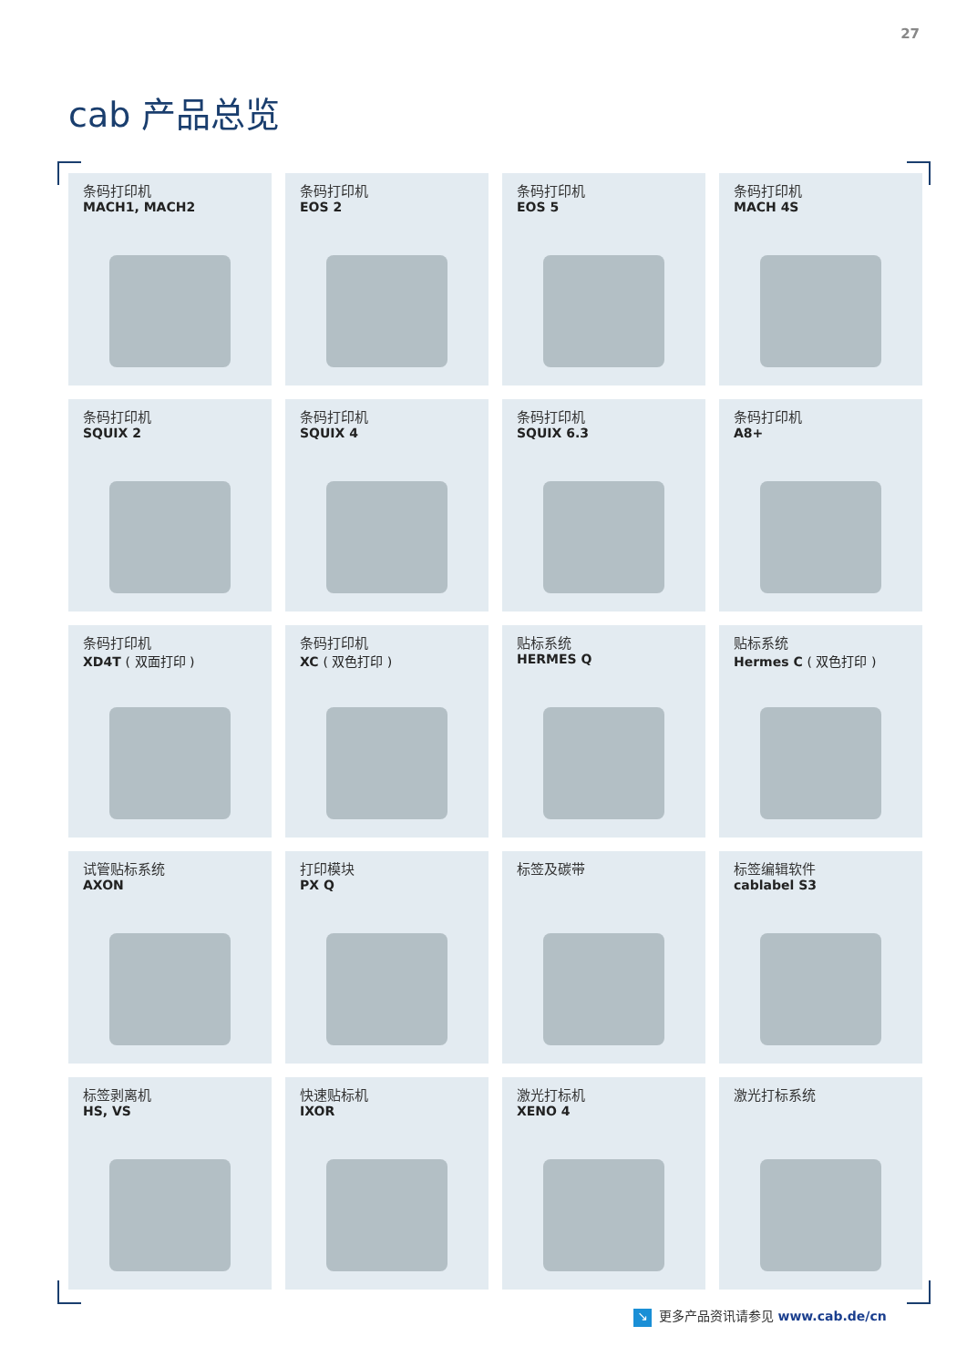27
cab 产品总览
条码打印机
MACH1, MACH2
条码打印机
EOS 2
条码打印机
EOS 5
条码打印机
MACH 4S
条码打印机
SQUIX 2
条码打印机
SQUIX 4
条码打印机
SQUIX 6.3
条码打印机
A8+
条码打印机
XD4T ( 双面打印 )
条码打印机
XC ( 双色打印 )
贴标系统
HERMES Q
贴标系统
Hermes C ( 双色打印 )
试管贴标系统
AXON
打印模块
PX Q
标签及碳带
标签编辑软件
cablabel S3
标签剥离机
HS, VS
快速贴标机
IXOR
激光打标机
XENO 4
激光打标系统
↘ 更多产品资讯请参见 www.cab.de/cn